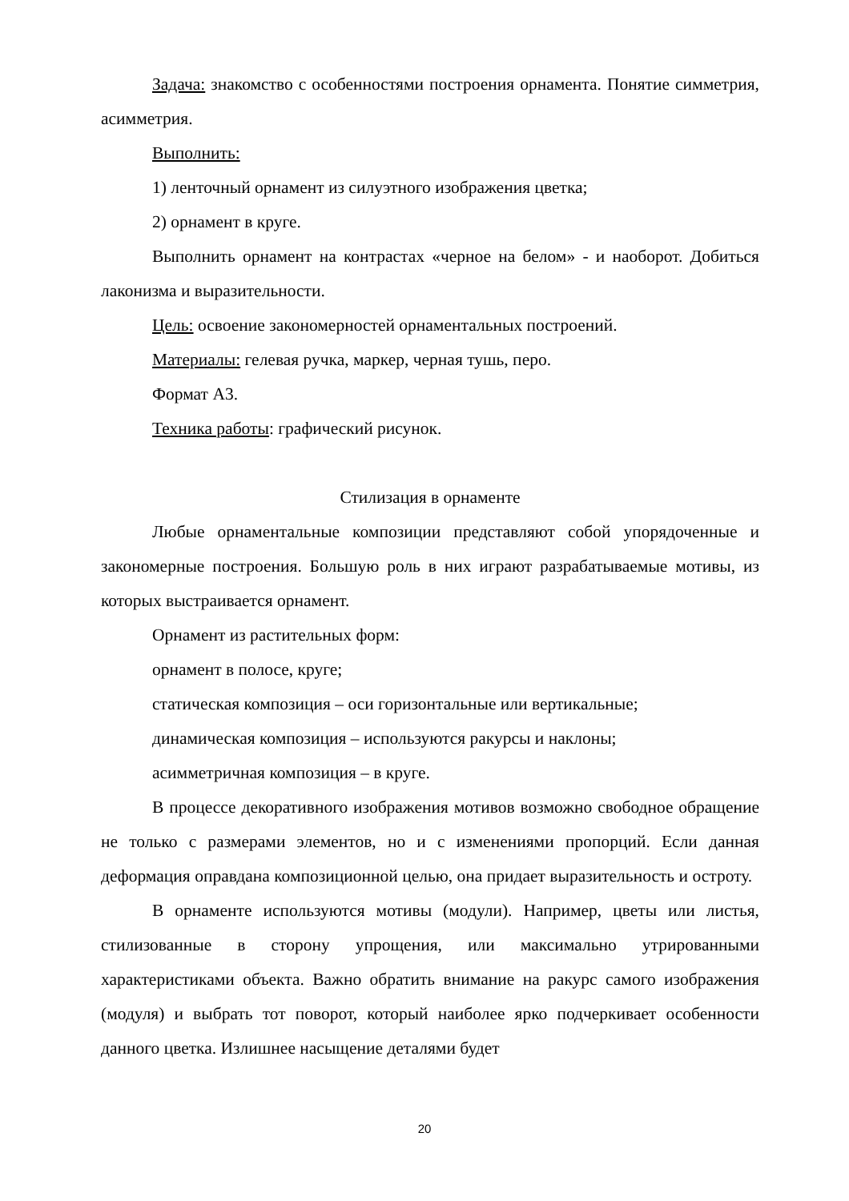Задача: знакомство с особенностями построения орнамента. Понятие симметрия, асимметрия.
Выполнить:
1) ленточный орнамент из силуэтного изображения цветка;
2) орнамент в круге.
Выполнить орнамент на контрастах «черное на белом» - и наоборот. Добиться лаконизма и выразительности.
Цель: освоение закономерностей орнаментальных построений.
Материалы: гелевая ручка, маркер, черная тушь, перо.
Формат А3.
Техника работы: графический рисунок.
Стилизация в орнаменте
Любые орнаментальные композиции представляют собой упорядоченные и закономерные построения. Большую роль в них играют разрабатываемые мотивы, из которых выстраивается орнамент.
Орнамент из растительных форм:
орнамент в полосе, круге;
статическая композиция – оси горизонтальные или вертикальные;
динамическая композиция – используются ракурсы и наклоны;
асимметричная композиция – в круге.
В процессе декоративного изображения мотивов возможно свободное обращение не только с размерами элементов, но и с изменениями пропорций. Если данная деформация оправдана композиционной целью, она придает выразительность и остроту.
В орнаменте используются мотивы (модули). Например, цветы или листья, стилизованные в сторону упрощения, или максимально утрированными характеристиками объекта. Важно обратить внимание на ракурс самого изображения (модуля) и выбрать тот поворот, который наиболее ярко подчеркивает особенности данного цветка. Излишнее насыщение деталями будет
20